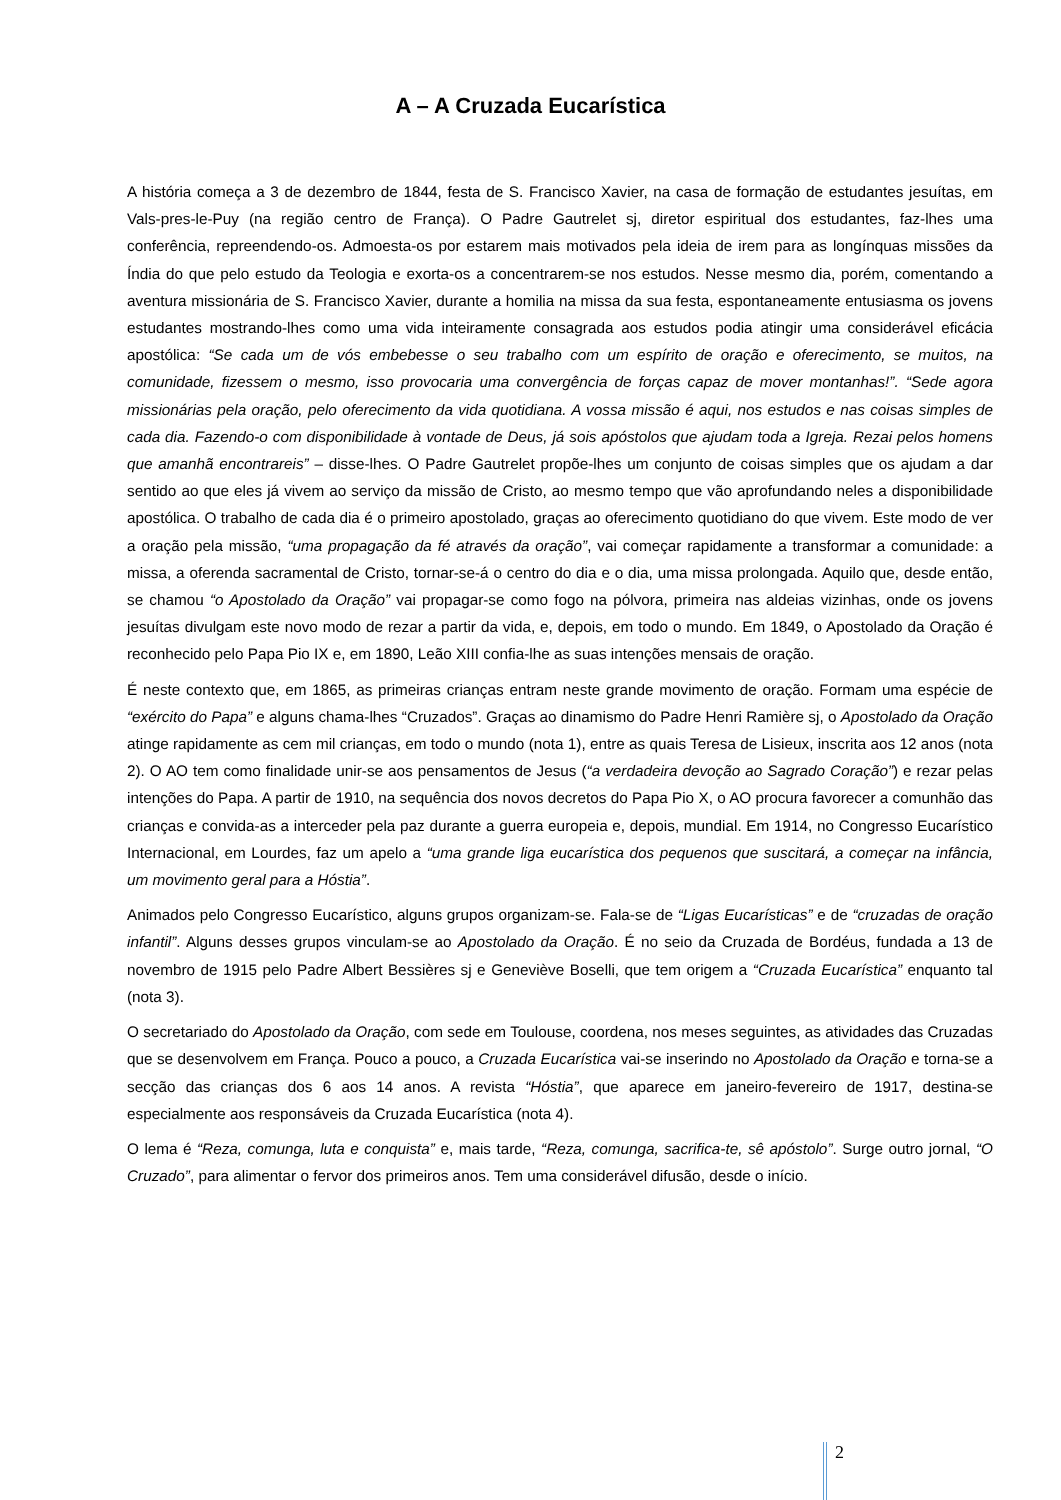A – A Cruzada Eucarística
A história começa a 3 de dezembro de 1844, festa de S. Francisco Xavier, na casa de formação de estudantes jesuítas, em Vals-pres-le-Puy (na região centro de França). O Padre Gautrelet sj, diretor espiritual dos estudantes, faz-lhes uma conferência, repreendendo-os. Admoesta-os por estarem mais motivados pela ideia de irem para as longínquas missões da Índia do que pelo estudo da Teologia e exorta-os a concentrarem-se nos estudos. Nesse mesmo dia, porém, comentando a aventura missionária de S. Francisco Xavier, durante a homilia na missa da sua festa, espontaneamente entusiasma os jovens estudantes mostrando-lhes como uma vida inteiramente consagrada aos estudos podia atingir uma considerável eficácia apostólica: “Se cada um de vós embebesse o seu trabalho com um espírito de oração e oferecimento, se muitos, na comunidade, fizessem o mesmo, isso provocaria uma convergência de forças capaz de mover montanhas!”. “Sede agora missionárias pela oração, pelo oferecimento da vida quotidiana. A vossa missão é aqui, nos estudos e nas coisas simples de cada dia. Fazendo-o com disponibilidade à vontade de Deus, já sois apóstolos que ajudam toda a Igreja. Rezai pelos homens que amanhã encontrareis” – disse-lhes. O Padre Gautrelet propõe-lhes um conjunto de coisas simples que os ajudam a dar sentido ao que eles já vivem ao serviço da missão de Cristo, ao mesmo tempo que vão aprofundando neles a disponibilidade apostólica. O trabalho de cada dia é o primeiro apostolado, graças ao oferecimento quotidiano do que vivem. Este modo de ver a oração pela missão, “uma propagação da fé através da oração”, vai começar rapidamente a transformar a comunidade: a missa, a oferenda sacramental de Cristo, tornar-se-á o centro do dia e o dia, uma missa prolongada. Aquilo que, desde então, se chamou “o Apostolado da Oração” vai propagar-se como fogo na pólvora, primeira nas aldeias vizinhas, onde os jovens jesuítas divulgam este novo modo de rezar a partir da vida, e, depois, em todo o mundo. Em 1849, o Apostolado da Oração é reconhecido pelo Papa Pio IX e, em 1890, Leão XIII confia-lhe as suas intenções mensais de oração.
É neste contexto que, em 1865, as primeiras crianças entram neste grande movimento de oração. Formam uma espécie de “exército do Papa” e alguns chama-lhes “Cruzados”. Graças ao dinamismo do Padre Henri Ramière sj, o Apostolado da Oração atinge rapidamente as cem mil crianças, em todo o mundo (nota 1), entre as quais Teresa de Lisieux, inscrita aos 12 anos (nota 2). O AO tem como finalidade unir-se aos pensamentos de Jesus (“a verdadeira devoção ao Sagrado Coração”) e rezar pelas intenções do Papa. A partir de 1910, na sequência dos novos decretos do Papa Pio X, o AO procura favorecer a comunhão das crianças e convida-as a interceder pela paz durante a guerra europeia e, depois, mundial. Em 1914, no Congresso Eucarístico Internacional, em Lourdes, faz um apelo a “uma grande liga eucarística dos pequenos que suscitará, a começar na infância, um movimento geral para a Hóstia”.
Animados pelo Congresso Eucarístico, alguns grupos organizam-se. Fala-se de “Ligas Eucarísticas” e de “cruzadas de oração infantil”. Alguns desses grupos vinculam-se ao Apostolado da Oração. É no seio da Cruzada de Bordéus, fundada a 13 de novembro de 1915 pelo Padre Albert Bessières sj e Geneviève Boselli, que tem origem a “Cruzada Eucarística” enquanto tal (nota 3).
O secretariado do Apostolado da Oração, com sede em Toulouse, coordena, nos meses seguintes, as atividades das Cruzadas que se desenvolvem em França. Pouco a pouco, a Cruzada Eucarística vai-se inserindo no Apostolado da Oração e torna-se a secção das crianças dos 6 aos 14 anos. A revista “Hóstia”, que aparece em janeiro-fevereiro de 1917, destina-se especialmente aos responsáveis da Cruzada Eucarística (nota 4).
O lema é “Reza, comunga, luta e conquista” e, mais tarde, “Reza, comunga, sacrifica-te, sê apóstolo”. Surge outro jornal, “O Cruzado”, para alimentar o fervor dos primeiros anos. Tem uma considerável difusão, desde o início.
2